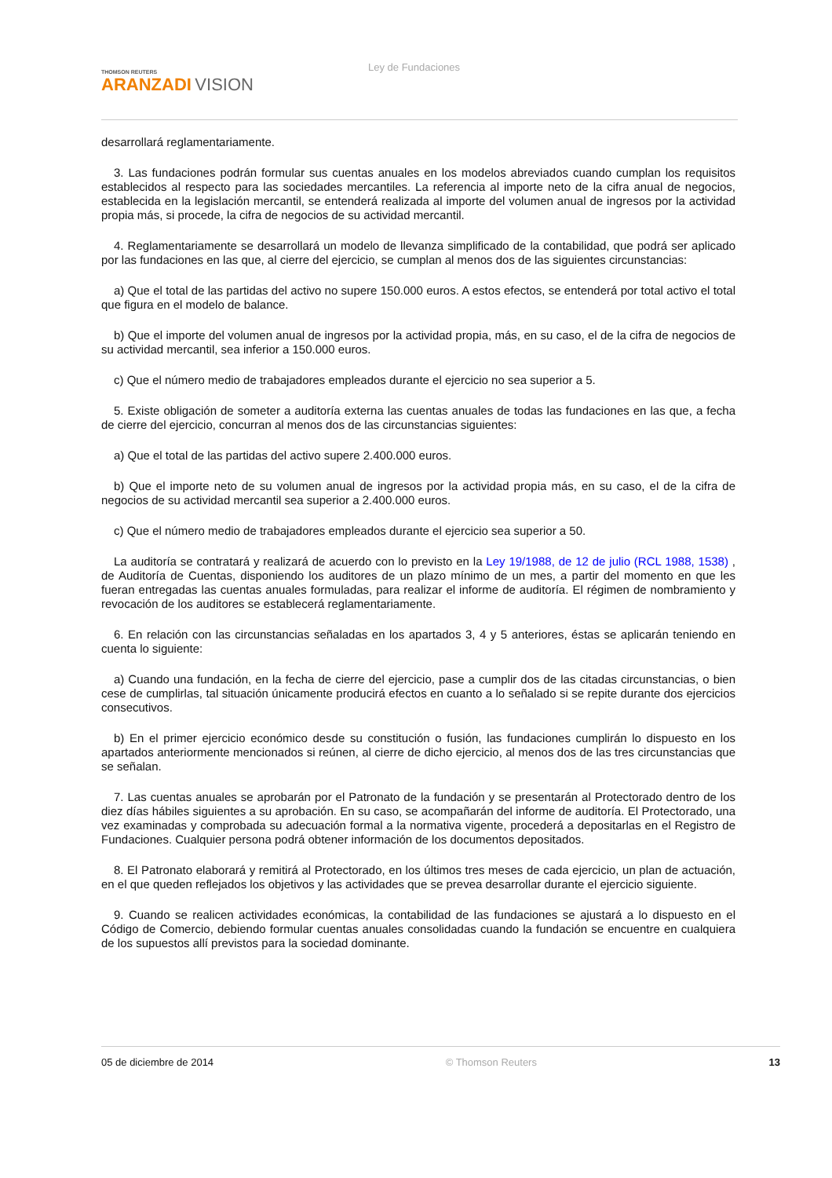THOMSON REUTERS
ARANZADI VISION
Ley de Fundaciones
desarrollará reglamentariamente.
3. Las fundaciones podrán formular sus cuentas anuales en los modelos abreviados cuando cumplan los requisitos establecidos al respecto para las sociedades mercantiles. La referencia al importe neto de la cifra anual de negocios, establecida en la legislación mercantil, se entenderá realizada al importe del volumen anual de ingresos por la actividad propia más, si procede, la cifra de negocios de su actividad mercantil.
4. Reglamentariamente se desarrollará un modelo de llevanza simplificado de la contabilidad, que podrá ser aplicado por las fundaciones en las que, al cierre del ejercicio, se cumplan al menos dos de las siguientes circunstancias:
a) Que el total de las partidas del activo no supere 150.000 euros. A estos efectos, se entenderá por total activo el total que figura en el modelo de balance.
b) Que el importe del volumen anual de ingresos por la actividad propia, más, en su caso, el de la cifra de negocios de su actividad mercantil, sea inferior a 150.000 euros.
c) Que el número medio de trabajadores empleados durante el ejercicio no sea superior a 5.
5. Existe obligación de someter a auditoría externa las cuentas anuales de todas las fundaciones en las que, a fecha de cierre del ejercicio, concurran al menos dos de las circunstancias siguientes:
a) Que el total de las partidas del activo supere 2.400.000 euros.
b) Que el importe neto de su volumen anual de ingresos por la actividad propia más, en su caso, el de la cifra de negocios de su actividad mercantil sea superior a 2.400.000 euros.
c) Que el número medio de trabajadores empleados durante el ejercicio sea superior a 50.
La auditoría se contratará y realizará de acuerdo con lo previsto en la Ley 19/1988, de 12 de julio (RCL 1988, 1538) , de Auditoría de Cuentas, disponiendo los auditores de un plazo mínimo de un mes, a partir del momento en que les fueran entregadas las cuentas anuales formuladas, para realizar el informe de auditoría. El régimen de nombramiento y revocación de los auditores se establecerá reglamentariamente.
6. En relación con las circunstancias señaladas en los apartados 3, 4 y 5 anteriores, éstas se aplicarán teniendo en cuenta lo siguiente:
a) Cuando una fundación, en la fecha de cierre del ejercicio, pase a cumplir dos de las citadas circunstancias, o bien cese de cumplirlas, tal situación únicamente producirá efectos en cuanto a lo señalado si se repite durante dos ejercicios consecutivos.
b) En el primer ejercicio económico desde su constitución o fusión, las fundaciones cumplirán lo dispuesto en los apartados anteriormente mencionados si reúnen, al cierre de dicho ejercicio, al menos dos de las tres circunstancias que se señalan.
7. Las cuentas anuales se aprobarán por el Patronato de la fundación y se presentarán al Protectorado dentro de los diez días hábiles siguientes a su aprobación. En su caso, se acompañarán del informe de auditoría. El Protectorado, una vez examinadas y comprobada su adecuación formal a la normativa vigente, procederá a depositarlas en el Registro de Fundaciones. Cualquier persona podrá obtener información de los documentos depositados.
8. El Patronato elaborará y remitirá al Protectorado, en los últimos tres meses de cada ejercicio, un plan de actuación, en el que queden reflejados los objetivos y las actividades que se prevea desarrollar durante el ejercicio siguiente.
9. Cuando se realicen actividades económicas, la contabilidad de las fundaciones se ajustará a lo dispuesto en el Código de Comercio, debiendo formular cuentas anuales consolidadas cuando la fundación se encuentre en cualquiera de los supuestos allí previstos para la sociedad dominante.
05 de diciembre de 2014 © Thomson Reuters 13